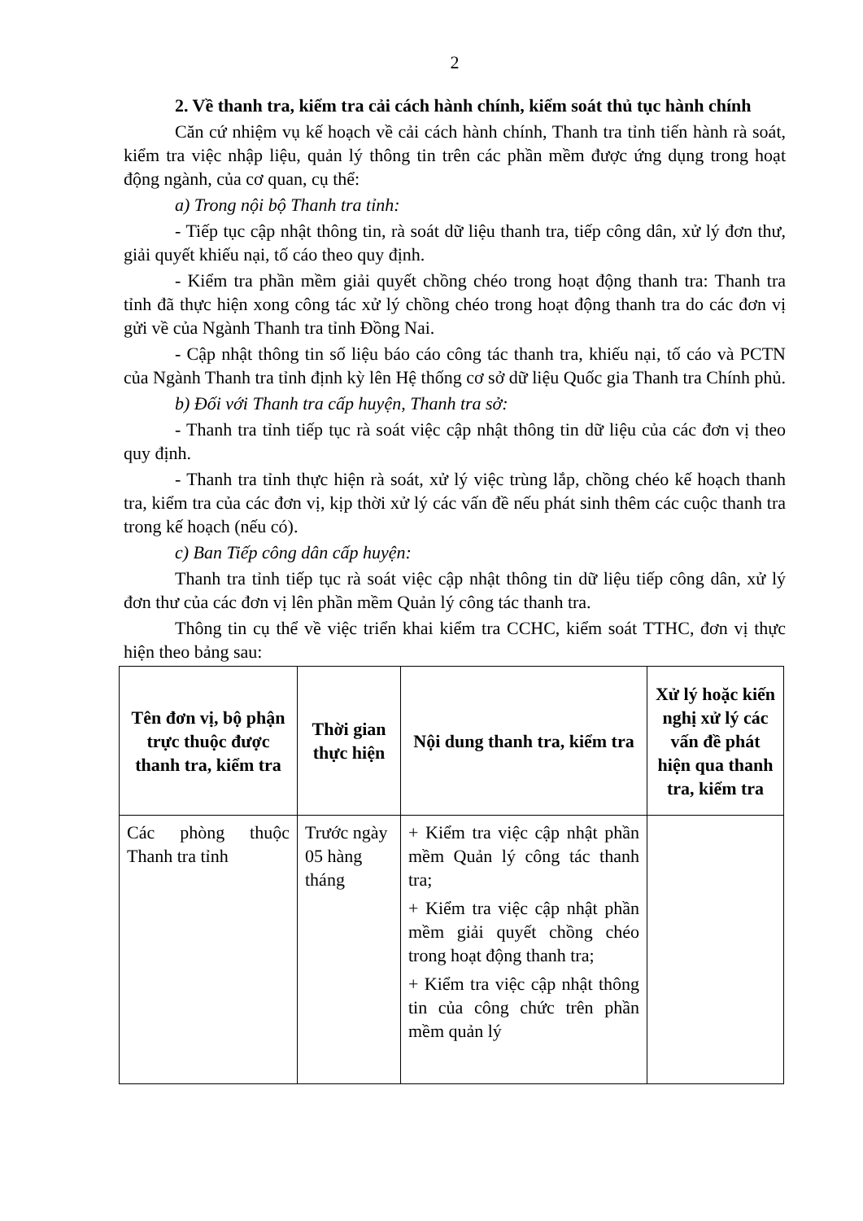2
2. Về thanh tra, kiểm tra cải cách hành chính, kiểm soát thủ tục hành chính
Căn cứ nhiệm vụ kế hoạch về cải cách hành chính, Thanh tra tỉnh tiến hành rà soát, kiểm tra việc nhập liệu, quản lý thông tin trên các phần mềm được ứng dụng trong hoạt động ngành, của cơ quan, cụ thể:
a) Trong nội bộ Thanh tra tỉnh:
- Tiếp tục cập nhật thông tin, rà soát dữ liệu thanh tra, tiếp công dân, xử lý đơn thư, giải quyết khiếu nại, tố cáo theo quy định.
- Kiểm tra phần mềm giải quyết chồng chéo trong hoạt động thanh tra: Thanh tra tỉnh đã thực hiện xong công tác xử lý chồng chéo trong hoạt động thanh tra do các đơn vị gửi về của Ngành Thanh tra tỉnh Đồng Nai.
- Cập nhật thông tin số liệu báo cáo công tác thanh tra, khiếu nại, tố cáo và PCTN của Ngành Thanh tra tỉnh định kỳ lên Hệ thống cơ sở dữ liệu Quốc gia Thanh tra Chính phủ.
b) Đối với Thanh tra cấp huyện, Thanh tra sở:
- Thanh tra tỉnh tiếp tục rà soát việc cập nhật thông tin dữ liệu của các đơn vị theo quy định.
- Thanh tra tỉnh thực hiện rà soát, xử lý việc trùng lắp, chồng chéo kế hoạch thanh tra, kiểm tra của các đơn vị, kịp thời xử lý các vấn đề nếu phát sinh thêm các cuộc thanh tra trong kế hoạch (nếu có).
c) Ban Tiếp công dân cấp huyện:
Thanh tra tỉnh tiếp tục rà soát việc cập nhật thông tin dữ liệu tiếp công dân, xử lý đơn thư của các đơn vị lên phần mềm Quản lý công tác thanh tra.
Thông tin cụ thể về việc triển khai kiểm tra CCHC, kiểm soát TTHC, đơn vị thực hiện theo bảng sau:
| Tên đơn vị, bộ phận trực thuộc được thanh tra, kiểm tra | Thời gian thực hiện | Nội dung thanh tra, kiểm tra | Xử lý hoặc kiến nghị xử lý các vấn đề phát hiện qua thanh tra, kiểm tra |
| --- | --- | --- | --- |
| Các phòng thuộc Thanh tra tỉnh | Trước ngày 05 hàng tháng | + Kiểm tra việc cập nhật phần mềm Quản lý công tác thanh tra; + Kiểm tra việc cập nhật phần mềm giải quyết chồng chéo trong hoạt động thanh tra; + Kiểm tra việc cập nhật thông tin của công chức trên phần mềm quản lý | |